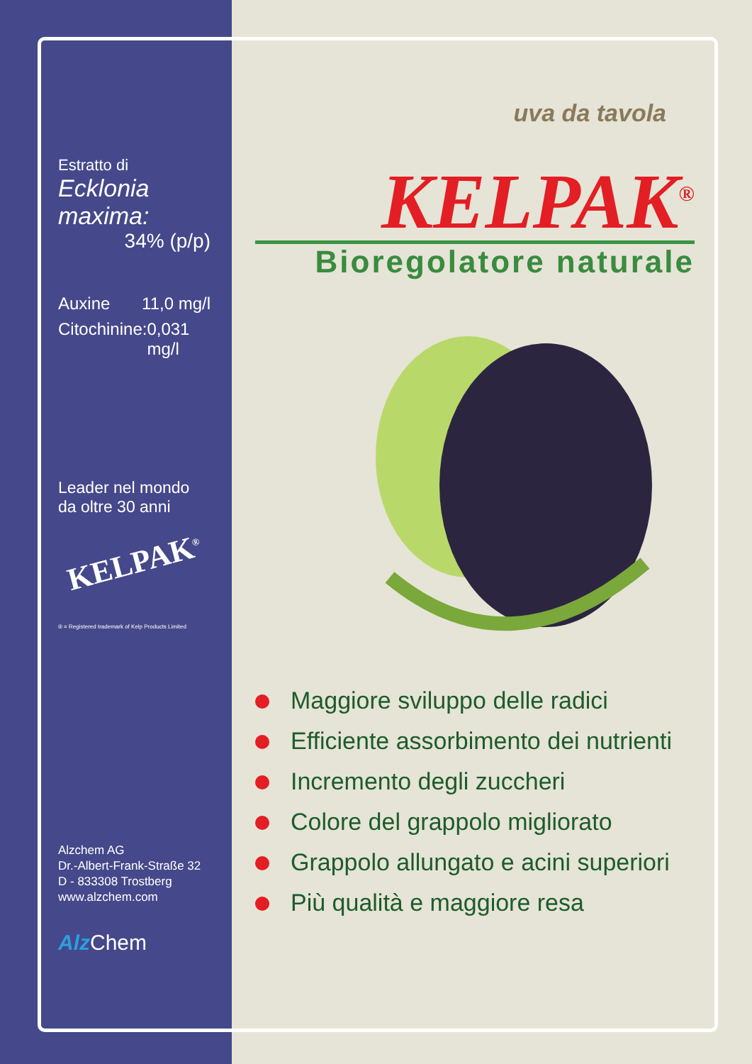Estratto di
Ecklonia maxima:
34% (p/p)
Auxine 11,0 mg/l
Citochinine: 0,031 mg/l
Leader nel mondo
da oltre 30 anni
KELPAK<sup>®</sup>
® = Registered trademark of Kelp Products Limited
Alzchem AG
Dr.-Albert-Frank-Straße 32
D - 833308 Trostberg
www.alzchem.com
Alz Chem
uva da tavola
KELPAK<sup>®</sup>
Bioregolatore naturale
Maggiore sviluppo delle radici
Efficiente assorbimento dei nutrienti
Incremento degli zuccheri
Colore del grappolo migliorato
Grappolo allungato e acini superiori
Più qualità e maggiore resa